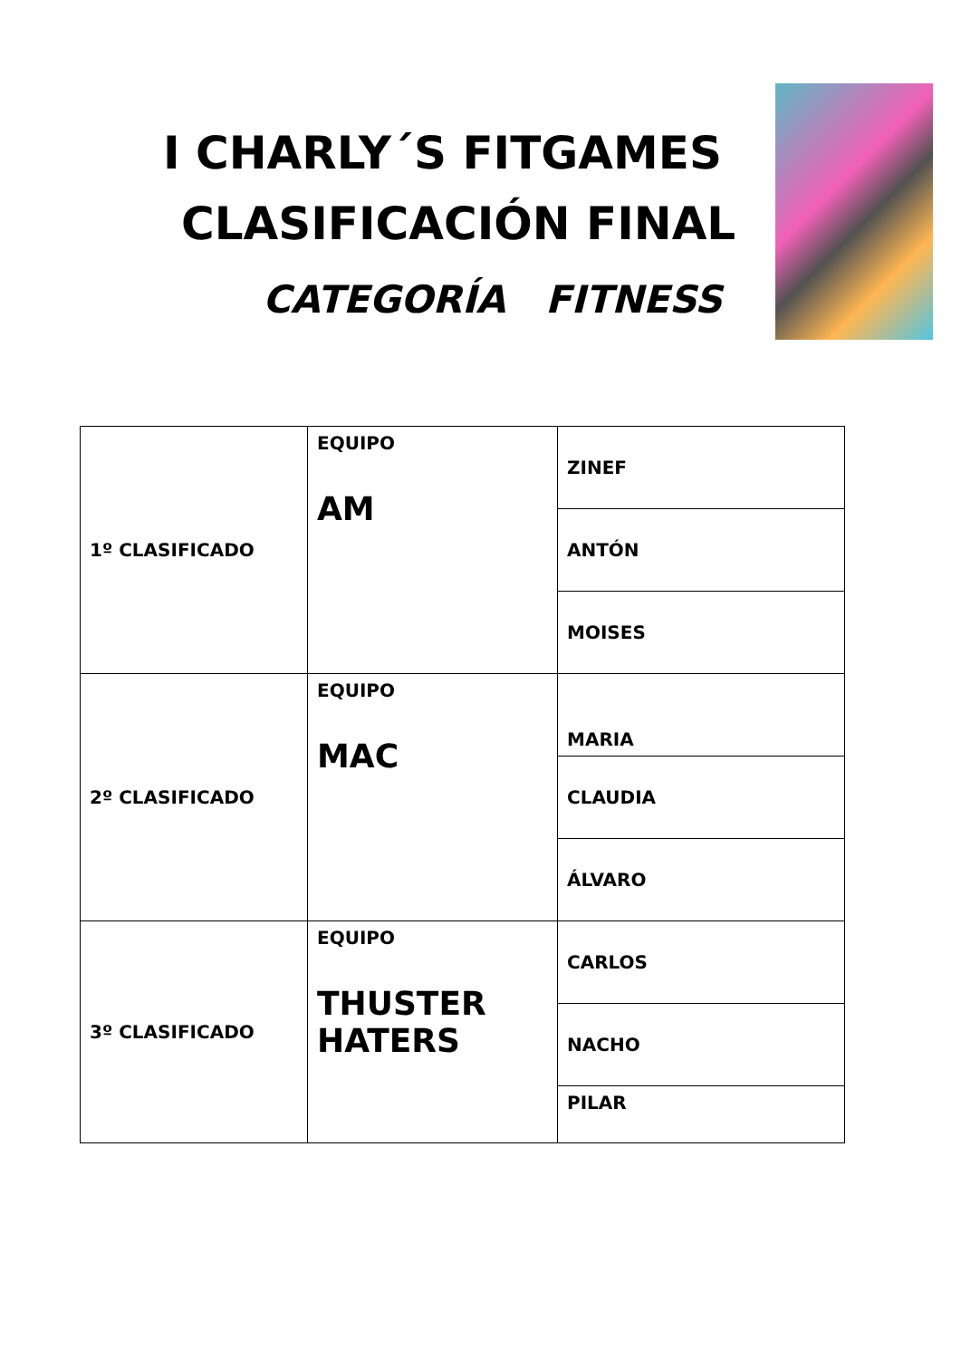I CHARLY´S FITGAMES
CLASIFICACIÓN FINAL
CATEGORÍA FITNESS
| 1º CLASIFICADO | EQUIPO AM | ZINEF |
| | | ANTÓN |
| | | MOISES |
| 2º CLASIFICADO | EQUIPO MAC | MARIA |
| | | CLAUDIA |
| | | ÁLVARO |
| 3º CLASIFICADO | EQUIPO THUSTER HATERS | CARLOS |
| | | NACHO |
| | | PILAR |